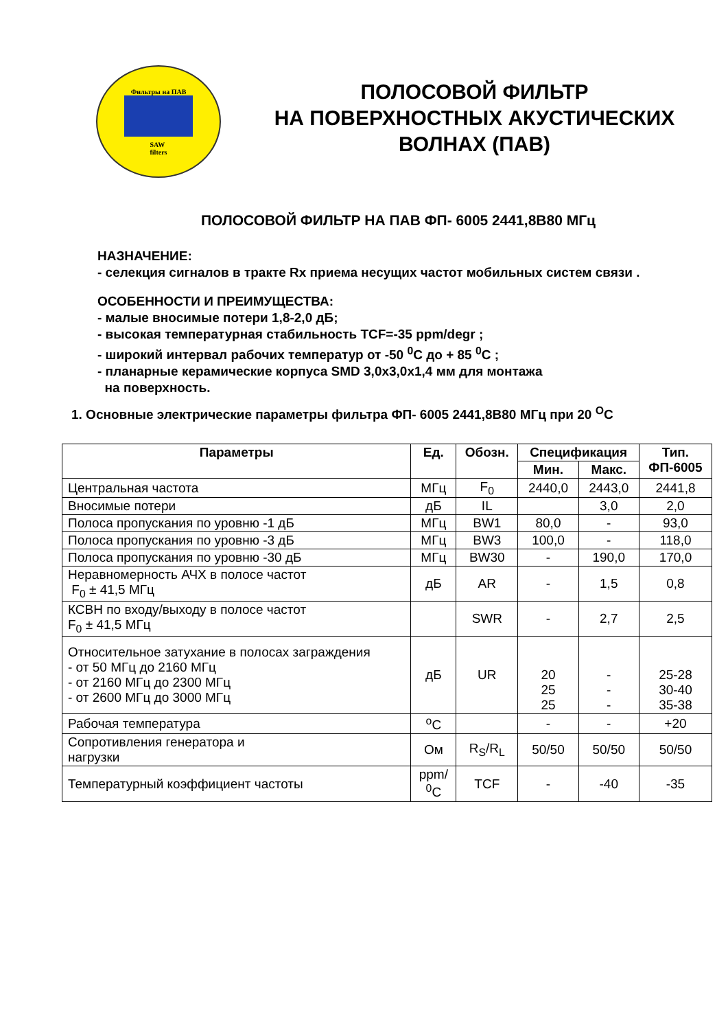Фильтры на ПАВ
SAW
filters
ПОЛОСОВОЙ ФИЛЬТР
НА ПОВЕРХНОСТНЫХ АКУСТИЧЕСКИХ
ВОЛНАХ (ПАВ)
ПОЛОСОВОЙ ФИЛЬТР НА ПАВ ФП- 6005 2441,8В80 МГц
НАЗНАЧЕНИЕ:
- селекция сигналов в тракте Rx приема несущих частот мобильных систем связи .
ОСОБЕННОСТИ И ПРЕИМУЩЕСТВА:
- малые вносимые потери 1,8-2,0 дБ;
- высокая температурная стабильность TCF=-35 ppm/degr ;
- широкий интервал рабочих температур от -50 <sup>0</sup>C до + 85 <sup>0</sup>C ;
- планарные керамические корпуса SMD 3,0x3,0x1,4 мм для монтажа
на поверхность.
1. Основные электрические параметры фильтра ФП- 6005 2441,8В80 МГц при 20 <sup>O</sup>C
| Параметры | Ед. | Обозн. | Спецификация | | Тип. ФП-6005 |
| --- | --- | --- | --- | --- | --- |
| | | | Мин. | Макс. | |
| Центральная частота | МГц | F<sub>0</sub> | 2440,0 | 2443,0 | 2441,8 |
| Вносимые потери | дБ | IL | | 3,0 | 2,0 |
| Полоса пропускания по уровню -1 дБ | МГц | BW1 | 80,0 | - | 93,0 |
| Полоса пропускания по уровню -3 дБ | МГц | BW3 | 100,0 | - | 118,0 |
| Полоса пропускания по уровню -30 дБ | МГц | BW30 | - | 190,0 | 170,0 |
| Неравномерность АЧХ в полосе частот F<sub>0</sub> ± 41,5 МГц | дБ | AR | - | 1,5 | 0,8 |
| КСВН по входу/выходу в полосе частот F<sub>0</sub> ± 41,5 МГц | | SWR | - | 2,7 | 2,5 |
| Относительное затухание в полосах заграждения - от 50 МГц до 2160 МГц - от 2160 МГц до 2300 МГц - от 2600 МГц до 3000 МГц | дБ | UR | 20 25 25 | - - - | 25-28 30-40 35-38 |
| Рабочая температура | <sup>o</sup> C | | - | - | +20 |
| Сопротивления генератора и нагрузки | Ом | R<sub>S</sub>/R<sub>L</sub> | 50/50 | 50/50 | 50/50 |
| Температурный коэффициент частоты | ppm/ <sup>0</sup> C | TCF | - | -40 | -35 |